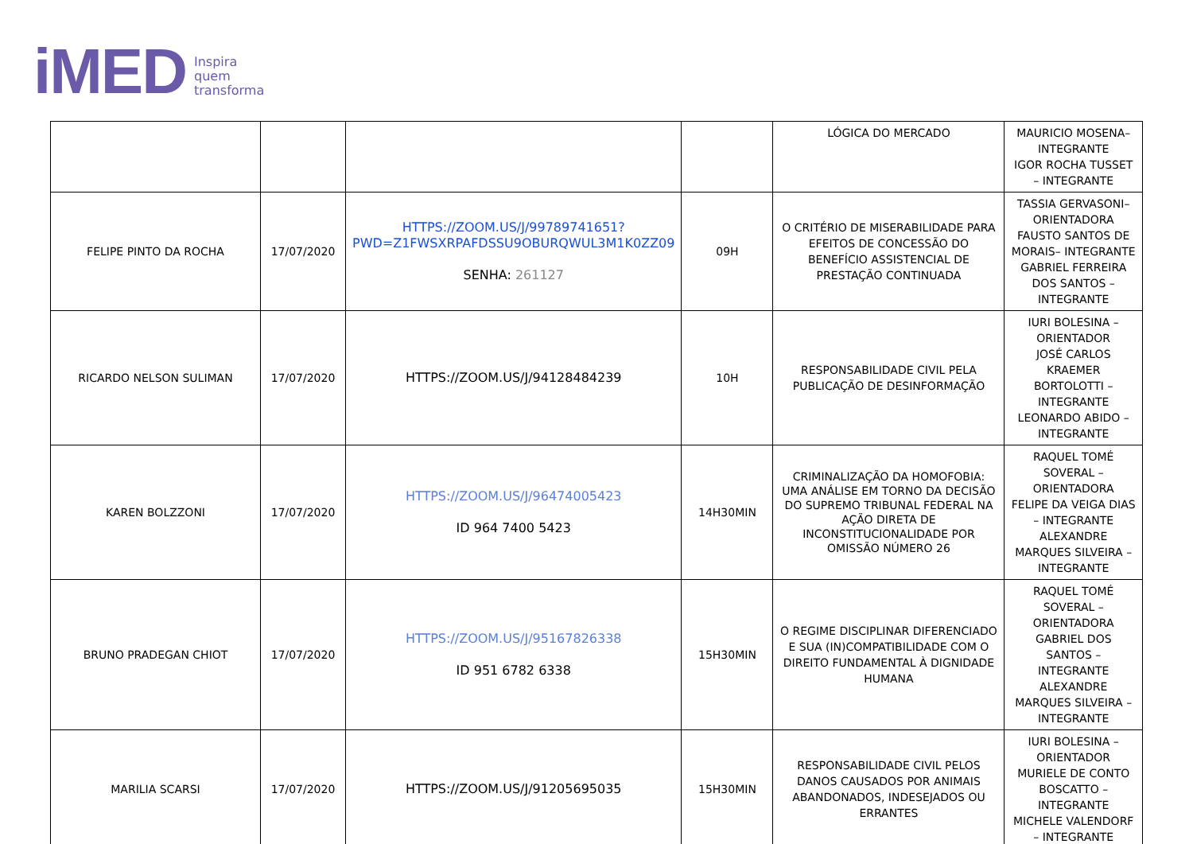iMED Inspira
quem
transforma
| | | | | LÓGICA DO MERCADO | MAURICIO MOSENA– INTEGRANTE IGOR ROCHA TUSSET – INTEGRANTE |
| FELIPE PINTO DA ROCHA | 17/07/2020 | HTTPS://ZOOM.US/J/99789741651?PWD=Z1FWSXRPAFDSSU9OBURQWUL3M1K0ZZ09 SENHA: 261127 | 09H | O CRITÉRIO DE MISERABILIDADE PARA EFEITOS DE CONCESSÃO DO BENEFÍCIO ASSISTENCIAL DE PRESTAÇÃO CONTINUADA | TASSIA GERVASONI– ORIENTADORA FAUSTO SANTOS DE MORAIS– INTEGRANTE GABRIEL FERREIRA DOS SANTOS – INTEGRANTE |
| RICARDO NELSON SULIMAN | 17/07/2020 | HTTPS://ZOOM.US/J/94128484239 | 10H | RESPONSABILIDADE CIVIL PELA PUBLICAÇÃO DE DESINFORMAÇÃO | IURI BOLESINA – ORIENTADOR JOSÉ CARLOS KRAEMER BORTOLOTTI – INTEGRANTE LEONARDO ABIDO – INTEGRANTE |
| KAREN BOLZZONI | 17/07/2020 | HTTPS://ZOOM.US/J/96474005423 ID 964 7400 5423 | 14H30MIN | CRIMINALIZAÇÃO DA HOMOFOBIA: UMA ANÁLISE EM TORNO DA DECISÃO DO SUPREMO TRIBUNAL FEDERAL NA AÇÃO DIRETA DE INCONSTITUCIONALIDADE POR OMISSÃO NÚMERO 26 | RAQUEL TOMÉ SOVERAL – ORIENTADORA FELIPE DA VEIGA DIAS – INTEGRANTE ALEXANDRE MARQUES SILVEIRA – INTEGRANTE |
| BRUNO PRADEGAN CHIOT | 17/07/2020 | HTTPS://ZOOM.US/J/95167826338 ID 951 6782 6338 | 15H30MIN | O REGIME DISCIPLINAR DIFERENCIADO E SUA (IN)COMPATIBILIDADE COM O DIREITO FUNDAMENTAL À DIGNIDADE HUMANA | RAQUEL TOMÉ SOVERAL – ORIENTADORA GABRIEL DOS SANTOS – INTEGRANTE ALEXANDRE MARQUES SILVEIRA – INTEGRANTE |
| MARILIA SCARSI | 17/07/2020 | HTTPS://ZOOM.US/J/91205695035 | 15H30MIN | RESPONSABILIDADE CIVIL PELOS DANOS CAUSADOS POR ANIMAIS ABANDONADOS, INDESEJADOS OU ERRANTES | IURI BOLESINA – ORIENTADOR MURIELE DE CONTO BOSCATTO – INTEGRANTE MICHELE VALENDORF – INTEGRANTE |